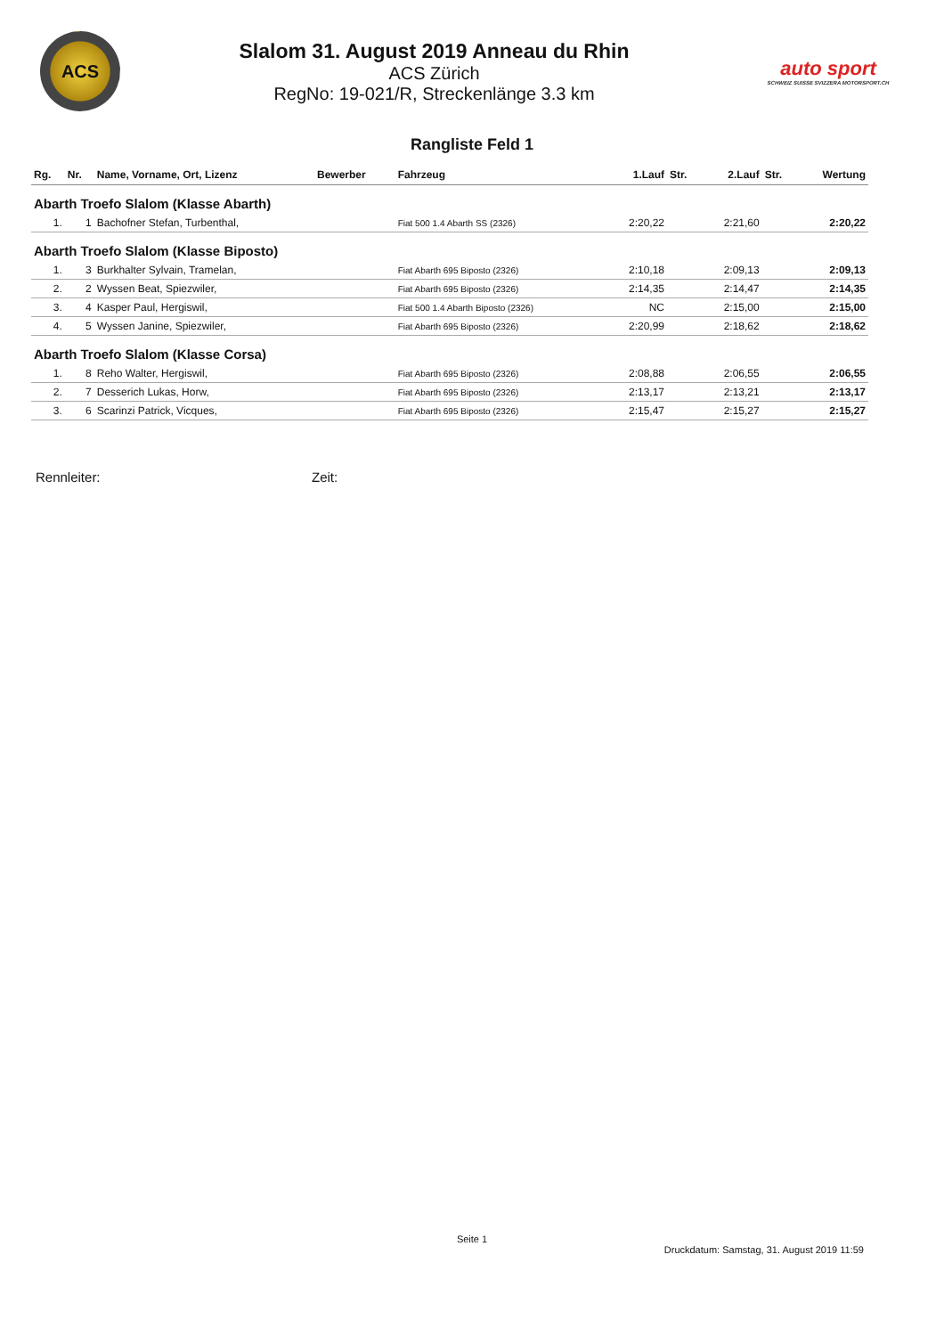ACS
Slalom 31. August 2019 Anneau du Rhin
ACS Zürich
RegNo: 19-021/R, Streckenlänge 3.3 km
auto sport
SCHWEIZ SUISSE SVIZZERA MOTORSPORT.CH
Rangliste Feld 1
| Rg. | Nr. | Name, Vorname, Ort, Lizenz | Bewerber | Fahrzeug | 1.Lauf | Str. | 2.Lauf | Str. | Wertung |
| --- | --- | --- | --- | --- | --- | --- | --- | --- | --- |
| Abarth Troefo Slalom (Klasse Abarth) | | | | | | | | | |
| 1. | 1 | Bachofner Stefan, Turbenthal, | | Fiat 500 1.4 Abarth SS (2326) | 2:20,22 | | 2:21,60 | | 2:20,22 |
| Abarth Troefo Slalom (Klasse Biposto) | | | | | | | | | |
| 1. | 3 | Burkhalter Sylvain, Tramelan, | | Fiat Abarth 695 Biposto (2326) | 2:10,18 | | 2:09,13 | | 2:09,13 |
| 2. | 2 | Wyssen Beat, Spiezwiler, | | Fiat Abarth 695 Biposto (2326) | 2:14,35 | | 2:14,47 | | 2:14,35 |
| 3. | 4 | Kasper Paul, Hergiswil, | | Fiat 500 1.4 Abarth Biposto (2326) | NC | | 2:15,00 | | 2:15,00 |
| 4. | 5 | Wyssen Janine, Spiezwiler, | | Fiat Abarth 695 Biposto (2326) | 2:20,99 | | 2:18,62 | | 2:18,62 |
| Abarth Troefo Slalom (Klasse Corsa) | | | | | | | | | |
| 1. | 8 | Reho Walter, Hergiswil, | | Fiat Abarth 695 Biposto (2326) | 2:08,88 | | 2:06,55 | | 2:06,55 |
| 2. | 7 | Desserich Lukas, Horw, | | Fiat Abarth 695 Biposto (2326) | 2:13,17 | | 2:13,21 | | 2:13,17 |
| 3. | 6 | Scarinzi Patrick, Vicques, | | Fiat Abarth 695 Biposto (2326) | 2:15,47 | | 2:15,27 | | 2:15,27 |
Rennleiter: Zeit:
Seite 1
Druckdatum: Samstag, 31. August 2019 11:59